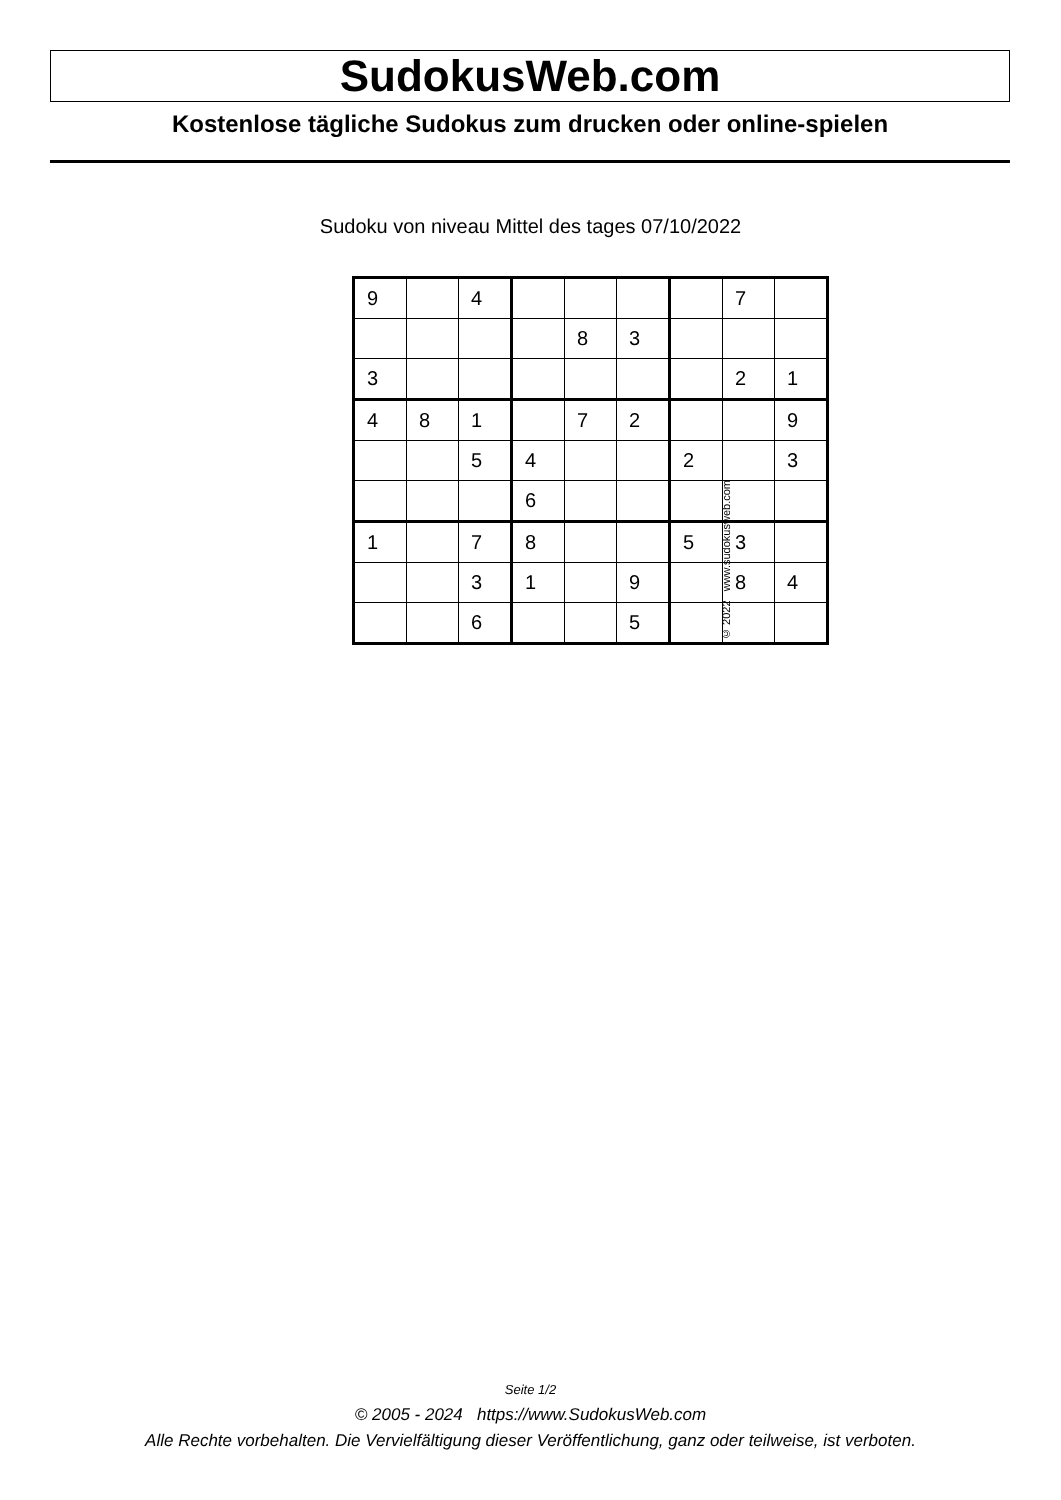SudokusWeb.com
Kostenlose tägliche Sudokus zum drucken oder online-spielen
Sudoku von niveau Mittel des tages 07/10/2022
| 9 | | 4 | | | | | 7 | |
| | | | | 8 | 3 | | | |
| 3 | | | | | | | 2 | 1 |
| 4 | 8 | 1 | | 7 | 2 | | | 9 |
| | | 5 | 4 | | | 2 | | 3 |
| | | | 6 | | | | | |
| 1 | | 7 | 8 | | | 5 | 3 | |
| | | 3 | 1 | | 9 | | 8 | 4 |
| | | 6 | | | 5 | | | |
© 2022 www.sudokusweb.com
Seite 1/2
© 2005 - 2024 https://www.SudokusWeb.com
Alle Rechte vorbehalten. Die Vervielfältigung dieser Veröffentlichung, ganz oder teilweise, ist verboten.